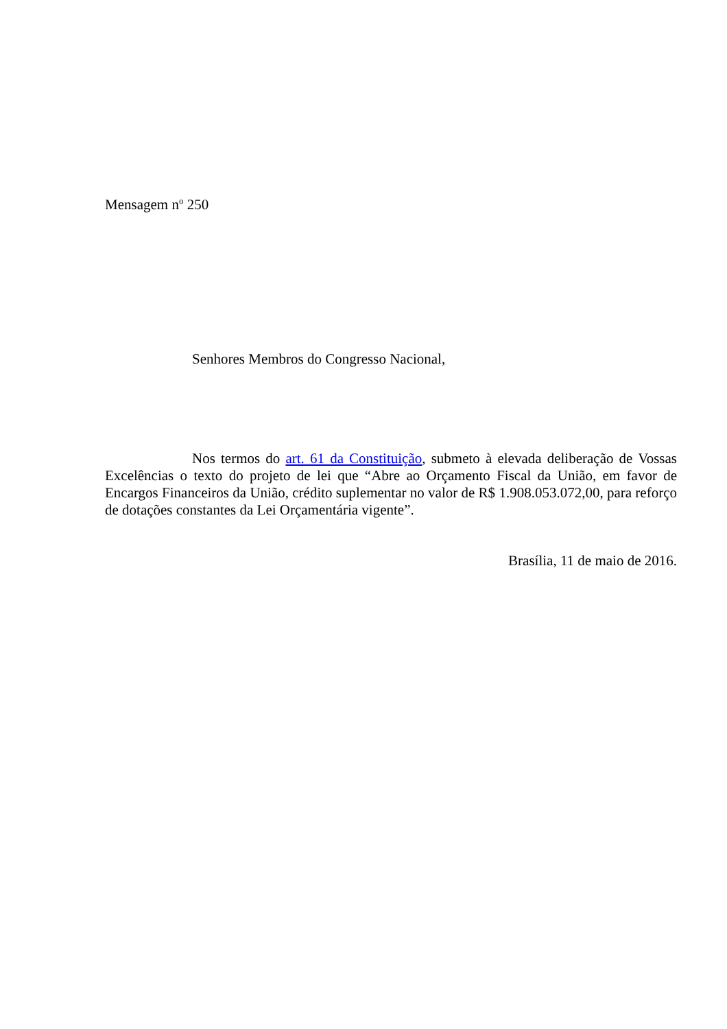Mensagem n<sup>o</sup> 250
Senhores Membros do Congresso Nacional,
Nos termos do art. 61 da Constituição, submeto à elevada deliberação de Vossas Excelências o texto do projeto de lei que “Abre ao Orçamento Fiscal da União, em favor de Encargos Financeiros da União, crédito suplementar no valor de R$ 1.908.053.072,00, para reforço de dotações constantes da Lei Orçamentária vigente”.
Brasília, 11 de maio de 2016.